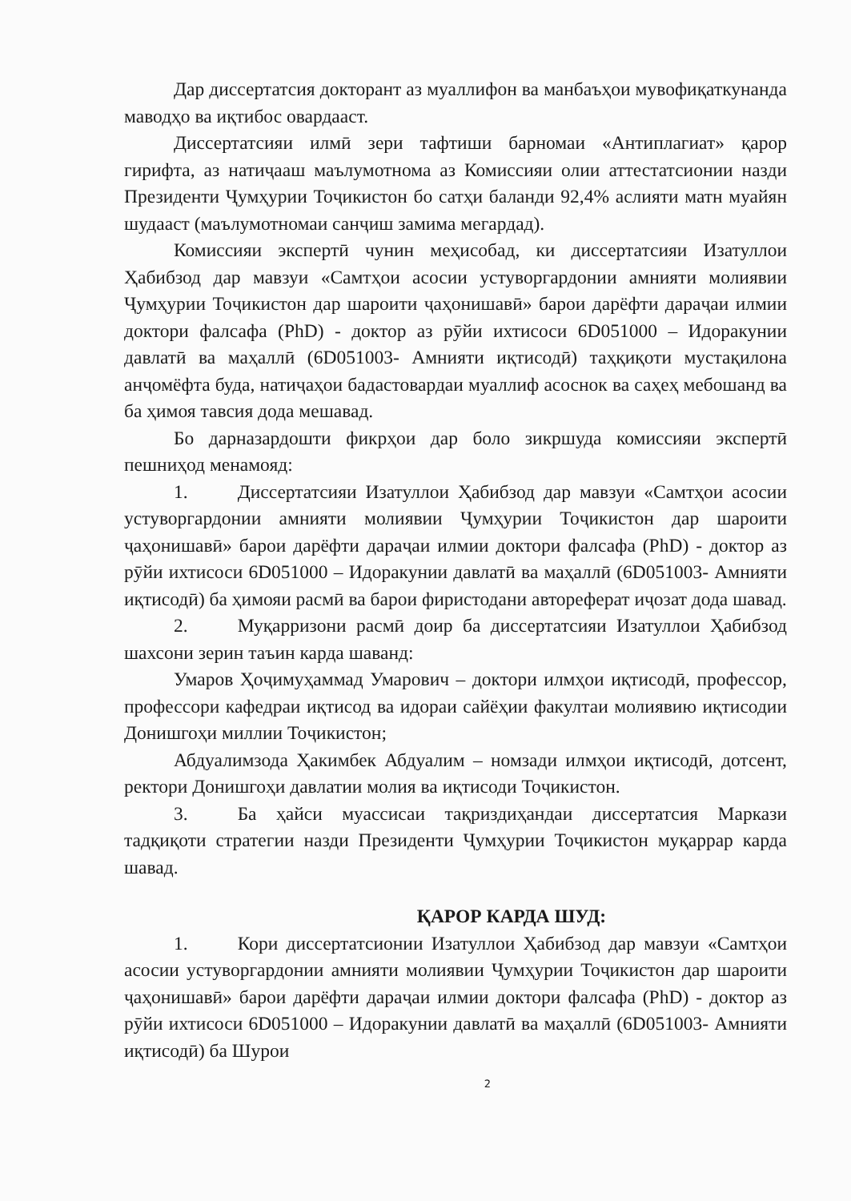Дар диссертатсия докторант аз муаллифон ва манбаъҳои мувофиқаткунанда маводҳо ва иқтибос овардааст.
Диссертатсияи илмӣ зери тафтиши барномаи «Антиплагиат» қарор гирифта, аз натиҷааш маълумотнома аз Комиссияи олии аттестатсионии назди Президенти Ҷумҳурии Тоҷикистон бо сатҳи баланди 92,4% аслияти матн муайян шудааст (маълумотномаи санҷиш замима мегардад).
Комиссияи экспертӣ чунин меҳисобад, ки диссертатсияи Изатуллои Ҳабибзод дар мавзуи «Самтҳои асосии устуворгардонии амнияти молиявии Ҷумҳурии Тоҷикистон дар шароити ҷаҳонишавӣ» барои дарёфти дараҷаи илмии доктори фалсафа (PhD) - доктор аз рӯйи ихтисоси 6D051000 – Идоракунии давлатӣ ва маҳаллӣ (6D051003- Амнияти иқтисодӣ) таҳқиқоти мустақилона анҷомёфта буда, натиҷаҳои бадастовардаи муаллиф асоснок ва саҳеҳ мебошанд ва ба ҳимоя тавсия дода мешавад.
Бо дарназардошти фикрҳои дар боло зикршуда комиссияи экспертӣ пешниҳод менамояд:
1. Диссертатсияи Изатуллои Ҳабибзод дар мавзуи «Самтҳои асосии устуворгардонии амнияти молиявии Ҷумҳурии Тоҷикистон дар шароити ҷаҳонишавӣ» барои дарёфти дараҷаи илмии доктори фалсафа (PhD) - доктор аз рӯйи ихтисоси 6D051000 – Идоракунии давлатӣ ва маҳаллӣ (6D051003- Амнияти иқтисодӣ) ба ҳимояи расмӣ ва барои фиристодани автореферат иҷозат дода шавад.
2. Муқарризони расмӣ доир ба диссертатсияи Изатуллои Ҳабибзод шахсони зерин таъин карда шаванд:
Умаров Ҳоҷимуҳаммад Умарович – доктори илмҳои иқтисодӣ, профессор, профессори кафедраи иқтисод ва идораи сайёҳии факултаи молиявию иқтисодии Донишгоҳи миллии Тоҷикистон;
Абдуалимзода Ҳакимбек Абдуалим – номзади илмҳои иқтисодӣ, дотсент, ректори Донишгоҳи давлатии молия ва иқтисоди Тоҷикистон.
3. Ба ҳайси муассисаи тақриздиҳандаи диссертатсия Маркази тадқиқоти стратегии назди Президенти Ҷумҳурии Тоҷикистон муқаррар карда шавад.
ҚАРОР КАРДА ШУД:
1. Кори диссертатсионии Изатуллои Ҳабибзод дар мавзуи «Самтҳои асосии устуворгардонии амнияти молиявии Ҷумҳурии Тоҷикистон дар шароити ҷаҳонишавӣ» барои дарёфти дараҷаи илмии доктори фалсафа (PhD) - доктор аз рӯйи ихтисоси 6D051000 – Идоракунии давлатӣ ва маҳаллӣ (6D051003- Амнияти иқтисодӣ) ба Шурои
2